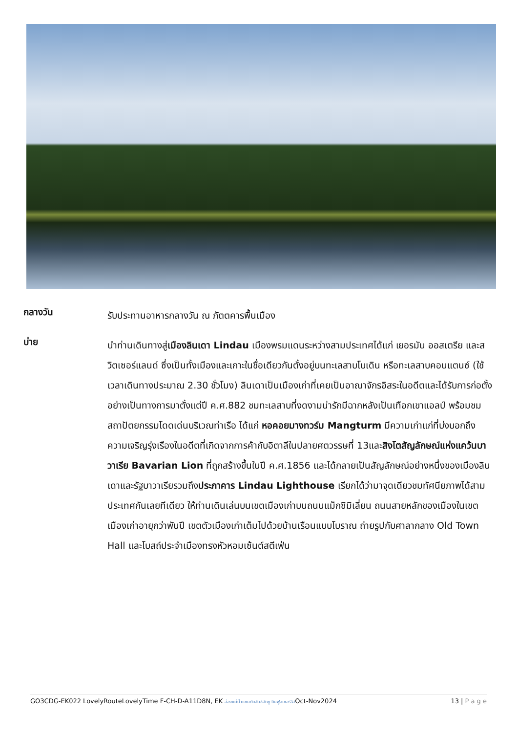กลางวัน
รับประทานอาหารกลางวัน ณ ภัตตคารพื้นเมือง
บ่าย
นำท่านเดินทางสู่เมืองลินเดา Lindau เมืองพรมแดนระหว่างสามประเทศได้แก่ เยอรมัน ออสเตรีย และสวิตเซอร์แลนด์ ซึ่งเป็นทั้งเมืองและเกาะในชื่อเดียวกันตั้งอยู่บนทะเลสาบโบเดิน หรือทะเลสาบคอนแตนซ์ (ใช้เวลาเดินทางประมาณ 2.30 ชั่วโมง) ลินเดาเป็นเมืองเก่าที่เคยเป็นอาณาจักรอิสระในอดีตและได้รับการก่อตั้งอย่างเป็นทางการมาตั้งแต่ปี ค.ศ.882 ชมทะเลสาบที่งดงามน่ารักมีฉากหลังเป็นเทือกเขาแอลป์ พร้อมชมสถาปัตยกรรมโดดเด่นบริเวณท่าเรือ ได้แก่ หอคอยมางทวร์ม Mangturm มีความเก่าแก่ที่บ่งบอกถึงความเจริญรุ่งเรืองในอดีตที่เกิดจากการค้ากับอิตาลีในปลายศตวรรษที่ 13และสิงโตสัญลักษณ์แห่งแคว้นบาวาเรีย Bavarian Lion ที่ถูกสร้างขึ้นในปี ค.ศ.1856 และได้กลายเป็นสัญลักษณ์อย่างหนึ่งของเมืองลินเดาและรัฐบาวาเรียรวมถึงประภาคาร Lindau Lighthouse เรียกได้ว่ามาจุดเดียวชมทัศนียภาพได้สามประเทศกันเลยทีเดียว ให้ท่านเดินเล่นบนเขตเมืองเก่าบนถนนแม็กซิมิเลี่ยน ถนนสายหลักของเมืองในเขตเมืองเก่าอายุกว่าพันปี เขตตัวเมืองเก่าเต็มไปด้วยบ้านเรือนแบบโบราณ ถ่ายรูปกับศาลากลาง Old Town Hall และโบสถ์ประจำเมืองทรงหัวหอมเซ้นต์สตีเฟ่น
GO3CDG-EK022 LovelyRouteLovelyTime F-CH-D-A11D8N, EK ล่องแม่น้ำแซนกับลันซ์ลักซู บินฟูลเซอร์วิสOct-Nov2024 13 | P a g e